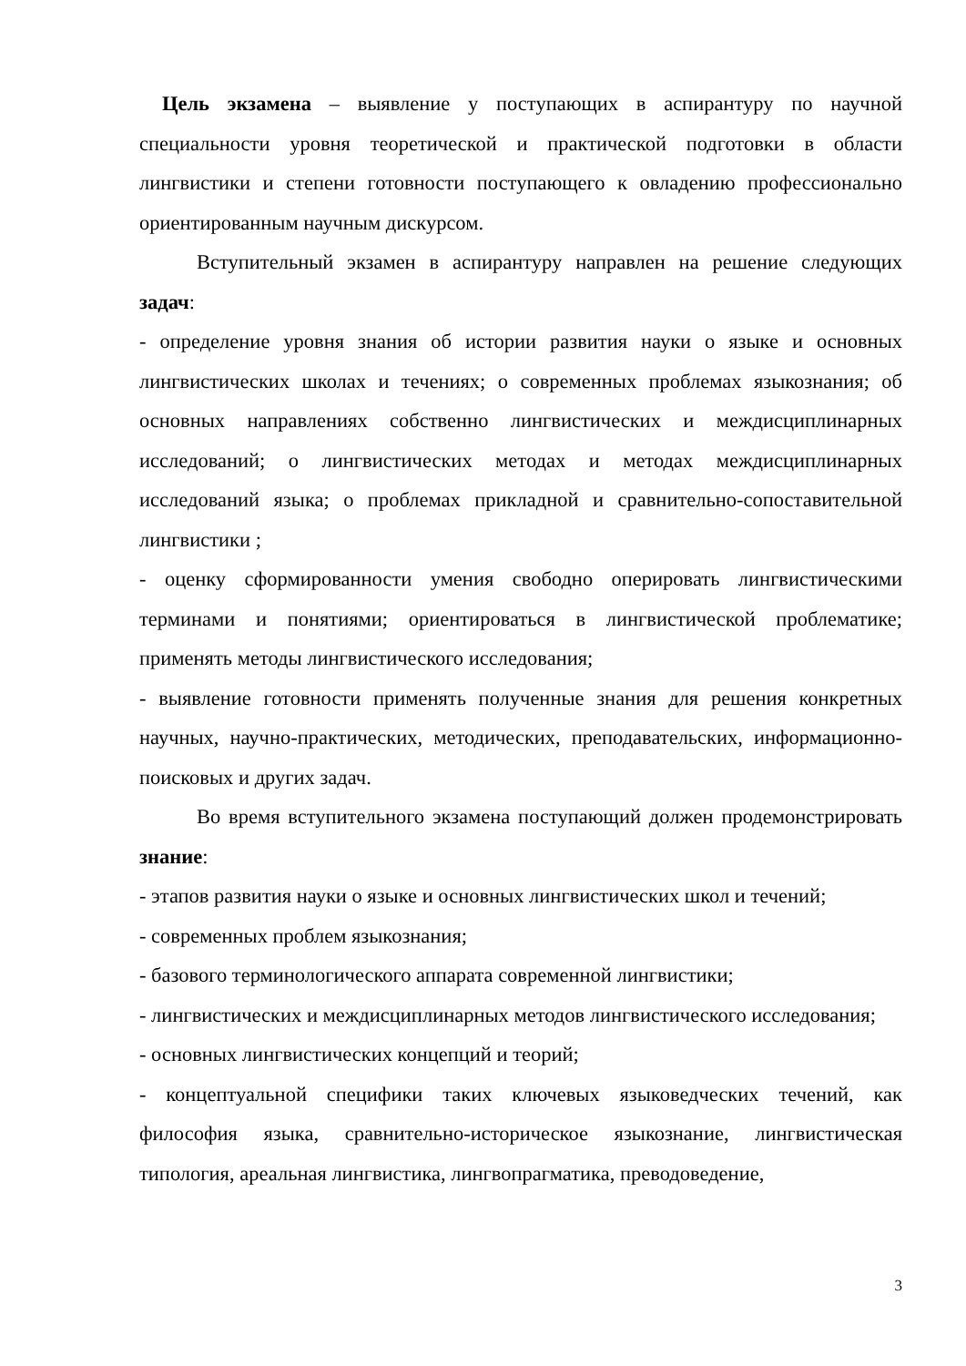Цель экзамена – выявление у поступающих в аспирантуру по научной специальности уровня теоретической и практической подготовки в области лингвистики и степени готовности поступающего к овладению профессионально ориентированным научным дискурсом.
Вступительный экзамен в аспирантуру направлен на решение следующих задач:
- определение уровня знания об истории развития науки о языке и основных лингвистических школах и течениях; о современных проблемах языкознания; об основных направлениях собственно лингвистических и междисциплинарных исследований; о лингвистических методах и методах междисциплинарных исследований языка; о проблемах прикладной и сравнительно-сопоставительной лингвистики ;
- оценку сформированности умения свободно оперировать лингвистическими терминами и понятиями; ориентироваться в лингвистической проблематике; применять методы лингвистического исследования;
- выявление готовности применять полученные знания для решения конкретных научных, научно-практических, методических, преподавательских, информационно-поисковых и других задач.
Во время вступительного экзамена поступающий должен продемонстрировать знание:
- этапов развития науки о языке и основных лингвистических школ и течений;
- современных проблем языкознания;
- базового терминологического аппарата современной лингвистики;
- лингвистических и междисциплинарных методов лингвистического исследования;
- основных лингвистических концепций и теорий;
- концептуальной специфики таких ключевых языковедческих течений, как философия языка, сравнительно-историческое языкознание, лингвистическая типология, ареальная лингвистика, лингвопрагматика, преводоведение,
3